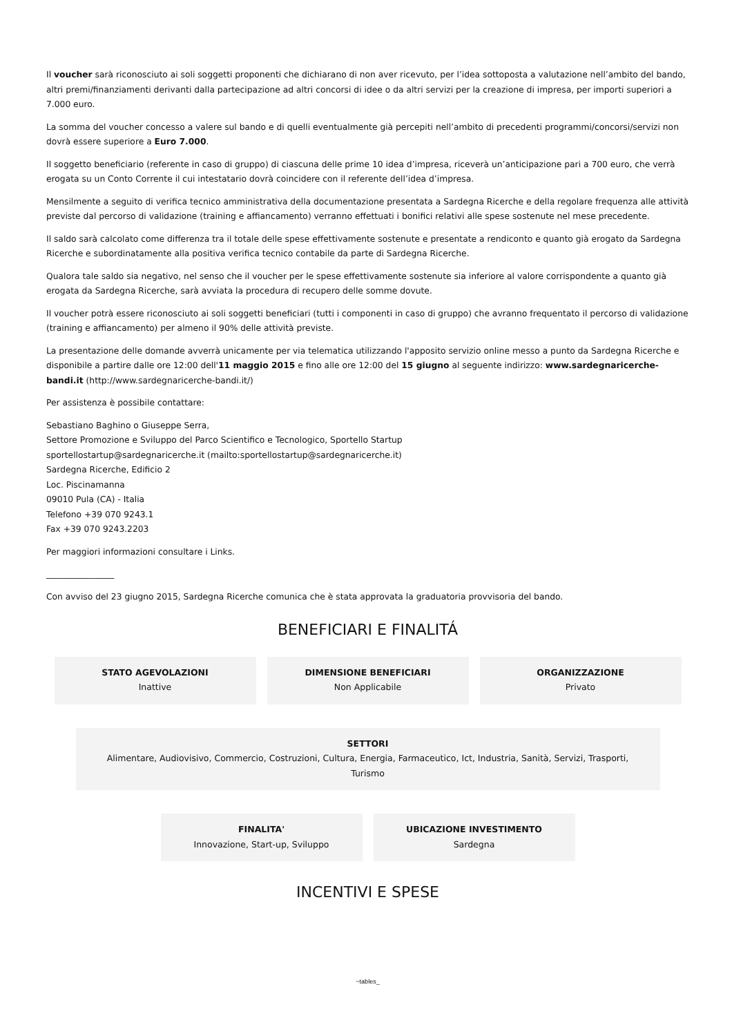Il voucher sarà riconosciuto ai soli soggetti proponenti che dichiarano di non aver ricevuto, per l’idea sottoposta a valutazione nell’ambito del bando, altri premi/finanziamenti derivanti dalla partecipazione ad altri concorsi di idee o da altri servizi per la creazione di impresa, per importi superiori a 7.000 euro.
La somma del voucher concesso a valere sul bando e di quelli eventualmente già percepiti nell’ambito di precedenti programmi/concorsi/servizi non dovrà essere superiore a Euro 7.000.
Il soggetto beneficiario (referente in caso di gruppo) di ciascuna delle prime 10 idea d’impresa, riceverà un’anticipazione pari a 700 euro, che verrà erogata su un Conto Corrente il cui intestatario dovrà coincidere con il referente dell’idea d’impresa.
Mensilmente a seguito di verifica tecnico amministrativa della documentazione presentata a Sardegna Ricerche e della regolare frequenza alle attività previste dal percorso di validazione (training e affiancamento) verranno effettuati i bonifici relativi alle spese sostenute nel mese precedente.
Il saldo sarà calcolato come differenza tra il totale delle spese effettivamente sostenute e presentate a rendiconto e quanto già erogato da Sardegna Ricerche e subordinatamente alla positiva verifica tecnico contabile da parte di Sardegna Ricerche.
Qualora tale saldo sia negativo, nel senso che il voucher per le spese effettivamente sostenute sia inferiore al valore corrispondente a quanto già erogata da Sardegna Ricerche, sarà avviata la procedura di recupero delle somme dovute.
Il voucher potrà essere riconosciuto ai soli soggetti beneficiari (tutti i componenti in caso di gruppo) che avranno frequentato il percorso di validazione (training e affiancamento) per almeno il 90% delle attività previste.
La presentazione delle domande avverrà unicamente per via telematica utilizzando l'apposito servizio online messo a punto da Sardegna Ricerche e disponibile a partire dalle ore 12:00 dell'11 maggio 2015 e fino alle ore 12:00 del 15 giugno al seguente indirizzo: www.sardegnaricerche-bandi.it (http://www.sardegnaricerche-bandi.it/)
Per assistenza è possibile contattare:
Sebastiano Baghino o Giuseppe Serra,
Settore Promozione e Sviluppo del Parco Scientifico e Tecnologico, Sportello Startup
sportellostartup@sardegnaricerche.it (mailto:sportellostartup@sardegnaricerche.it)
Sardegna Ricerche, Edificio 2
Loc. Piscinamanna
09010 Pula (CA) - Italia
Telefono +39 070 9243.1
Fax +39 070 9243.2203
Per maggiori informazioni consultare i Links.
________________
Con avviso del 23 giugno 2015, Sardegna Ricerche comunica che è stata approvata la graduatoria provvisoria del bando.
BENEFICIARI E FINALITÁ
STATO AGEVOLAZIONI
Inattive
DIMENSIONE BENEFICIARI
Non Applicabile
ORGANIZZAZIONE
Privato
SETTORI
Alimentare, Audiovisivo, Commercio, Costruzioni, Cultura, Energia, Farmaceutico, Ict, Industria, Sanità, Servizi, Trasporti, Turismo
FINALITA'
Innovazione, Start-up, Sviluppo
UBICAZIONE INVESTIMENTO
Sardegna
INCENTIVI E SPESE
~tables_